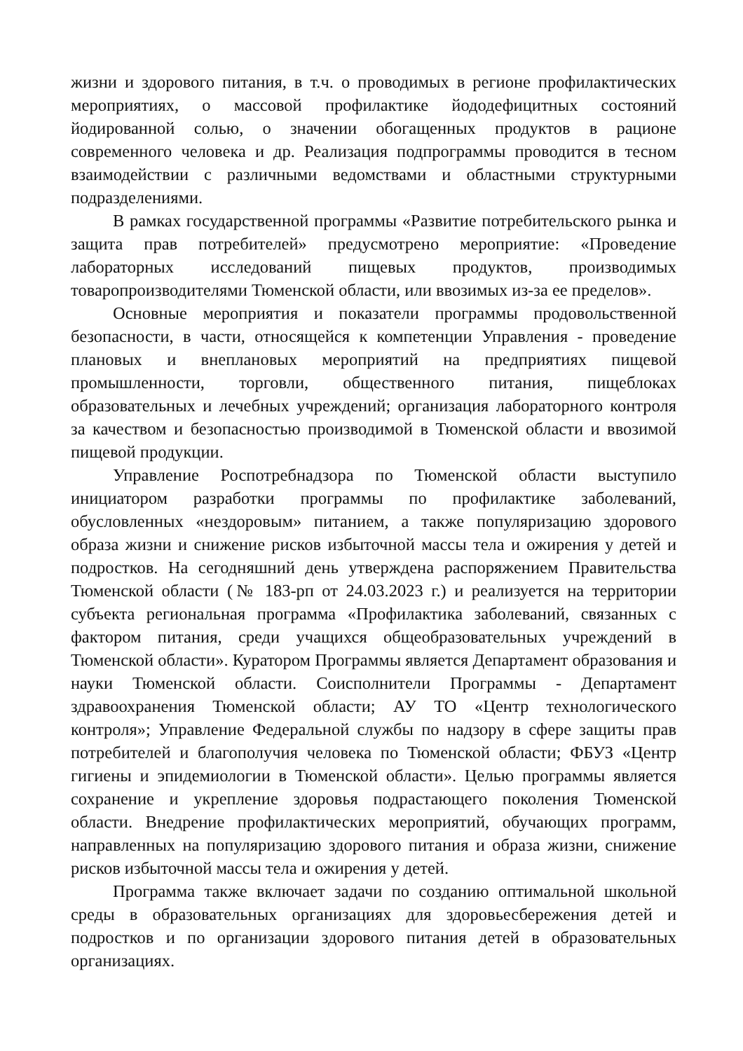жизни и здорового питания, в т.ч. о проводимых в регионе профилактических мероприятиях, о массовой профилактике йододефицитных состояний йодированной солью, о значении обогащенных продуктов в рационе современного человека и др. Реализация подпрограммы проводится в тесном взаимодействии с различными ведомствами и областными структурными подразделениями.
В рамках государственной программы «Развитие потребительского рынка и защита прав потребителей» предусмотрено мероприятие: «Проведение лабораторных исследований пищевых продуктов, производимых товаропроизводителями Тюменской области, или ввозимых из-за ее пределов».
Основные мероприятия и показатели программы продовольственной безопасности, в части, относящейся к компетенции Управления - проведение плановых и внеплановых мероприятий на предприятиях пищевой промышленности, торговли, общественного питания, пищеблоках образовательных и лечебных учреждений; организация лабораторного контроля за качеством и безопасностью производимой в Тюменской области и ввозимой пищевой продукции.
Управление Роспотребнадзора по Тюменской области выступило инициатором разработки программы по профилактике заболеваний, обусловленных «нездоровым» питанием, а также популяризацию здорового образа жизни и снижение рисков избыточной массы тела и ожирения у детей и подростков. На сегодняшний день утверждена распоряжением Правительства Тюменской области (№ 183-рп от 24.03.2023 г.) и реализуется на территории субъекта региональная программа «Профилактика заболеваний, связанных с фактором питания, среди учащихся общеобразовательных учреждений в Тюменской области». Куратором Программы является Департамент образования и науки Тюменской области. Соисполнители Программы - Департамент здравоохранения Тюменской области; АУ ТО «Центр технологического контроля»; Управление Федеральной службы по надзору в сфере защиты прав потребителей и благополучия человека по Тюменской области; ФБУЗ «Центр гигиены и эпидемиологии в Тюменской области». Целью программы является сохранение и укрепление здоровья подрастающего поколения Тюменской области. Внедрение профилактических мероприятий, обучающих программ, направленных на популяризацию здорового питания и образа жизни, снижение рисков избыточной массы тела и ожирения у детей.
Программа также включает задачи по созданию оптимальной школьной среды в образовательных организациях для здоровьесбережения детей и подростков и по организации здорового питания детей в образовательных организациях.